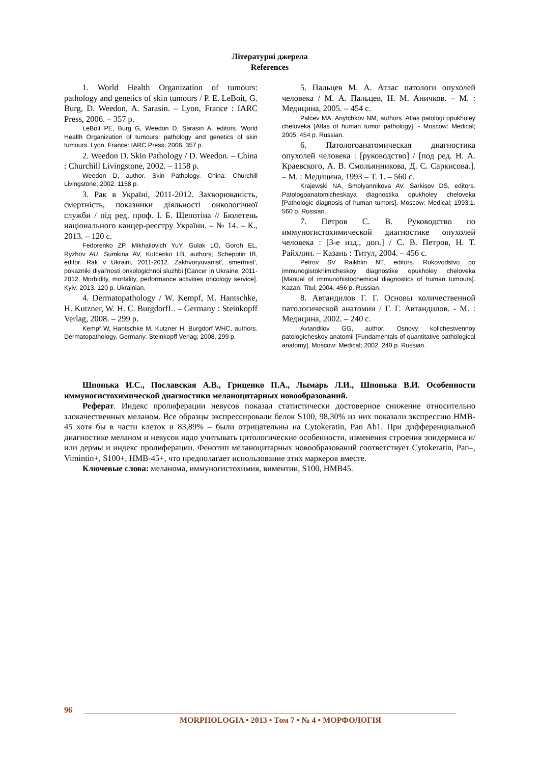Літературні джерела
References
1. World Health Organization of tumours: pathology and genetics of skin tumours / P. E. LeBoit, G. Burg, D. Weedon, A. Sarasin. – Lyon, France : IARC Press, 2006. – 357 p.
LeBoit PE, Burg G, Weedon D, Sarasin A, editors. World Health Organization of tumours: pathology and genetics of skin tumours. Lyon, France: IARC Press; 2006. 357 p.
2. Weedon D. Skin Pathology / D. Weedon. – China : Churchill Livingstone, 2002. – 1158 p.
Weedon D, author. Skin Pathology. China: Churchill Livingstone; 2002. 1158 p.
3. Рак в Україні, 2011-2012. Захворюваність, смертність, показники діяльності онкологічної служби / під ред. проф. І. Б. Щепотіна // Бюлетень національного канцер-реєстру України. – № 14. – К., 2013. – 120 с.
Fedorenko ZP, Mikhailovich YuY, Gulak LO, Goroh EL, Ryzhov AU, Sumkina AV, Kutcenko LB, authors; Schepotin IB, editor. Rak v Ukraini, 2011-2012. Zakhvoryuvanist', smertnist', pokazniki diyal'nosti onkologichnoi sluzhbi [Cancer in Ukraine, 2011-2012. Morbidity, mortality, performance activities oncology service]. Kyiv; 2013. 120 p. Ukrainian.
4. Dermatopathology / W. Kempf, M. Hantschke, H. Kutzner, W. H. C. BurgdorfL. – Germany : Steinkopff Verlag, 2008. – 299 p.
Kempf W, Hantschke M, Kutzner H, Burgdorf WHC, authors. Dermatopathology. Germany: Steinkopff Verlag; 2008. 299 p.
5. Пальцев М. А. Атлас патологи опухолей человека / М. А. Пальцев, Н. М. Аничков. – М. : Медицина, 2005. – 454 с.
Palcev MA, Anytchkov NM, authors. Atlas patologi opukholey cheloveka [Atlas of human tumor pathology]. - Moscow: Medical; 2005. 454 p. Russian.
6. Патологоанатомическая диагностика опухолей человека : [руководство] / [под ред. Н. А. Краевского, А. В. Смольянникова, Д. С. Саркисова.]. – М. : Медицина, 1993 – Т. 1. – 560 с.
Krajewski NA, Smolyannikova AV, Sarkisov DS, editors. Patologoanatomicheskaya diagnostika opukholey cheloveka [Pathologic diagnosis of human tumors]. Moscow: Medical; 1993;1. 560 p. Russian.
7. Петров С. В. Руководство по иммуногистохимической диагностике опухолей человека : [3-е изд., доп.] / С. В. Петров, Н. Т. Райхлин. – Казань : Титул, 2004. – 456 с.
Petrov SV Raikhlin NT, editors. Rukovodstvo po immunogistokhimicheskoy diagnostike opukholey cheloveka [Manual of immunohistochemical diagnostics of human tumours]. Kazan: Titul; 2004. 456 p. Russian.
8. Автандилов Г. Г. Основы количественной патологической анатомии / Г. Г. Автандилов. - М. : Медицина, 2002. – 240 с.
Avtandilov GG, author. Osnovy kolichestvennoy patologicheskoy anatomii [Fundamentals of quantitative pathological anatomy]. Moscow: Medical; 2002. 240 p. Russian.
Шпонька И.С., Пославская А.В., Гриценко П.А., Лымарь Л.И., Шпонька В.И. Особенности иммуногистохимической диагностики меланоцитарных новообразований.
Реферат. Индекс пролиферации невусов показал статистически достоверное снижение относительно злокачественных меланом. Все образцы экспрессировали белок S100, 98,30% из них показали экспрессию HMB-45 хотя бы в части клеток и 83,89% – были отрицательны на Cytokeratin, Pan Ab1. При дифференциальной диагностике меланом и невусов надо учитывать цитологические особенности, изменения строения эпидермиса и/или дермы и индекс пролиферации. Фенотип меланоцитарных новообразований соответствует Cytokeratin, Pan–, Vimintin+, S100+, HMB-45+, что предполагает использование этих маркеров вместе.
Ключевые слова: меланома, иммуногистохимия, виментин, S100, HMB45.
96
MORPHOLOGIA • 2013 • Том 7 • № 4 • МОРФОЛОГІЯ